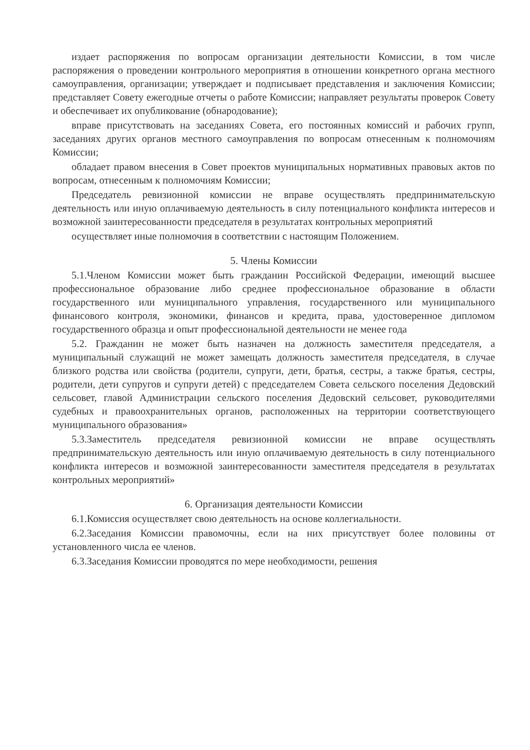издает распоряжения по вопросам организации деятельности Комиссии, в том числе распоряжения о проведении контрольного мероприятия в отношении конкретного органа местного самоуправления, организации; утверждает и подписывает представления и заключения Комиссии; представляет Совету ежегодные отчеты о работе Комиссии; направляет результаты проверок Совету и обеспечивает их опубликование (обнародование);
вправе присутствовать на заседаниях Совета, его постоянных комиссий и рабочих групп, заседаниях других органов местного самоуправления по вопросам отнесенным к полномочиям Комиссии;
обладает правом внесения в Совет проектов муниципальных нормативных правовых актов по вопросам, отнесенным к полномочиям Комиссии;
Председатель ревизионной комиссии не вправе осуществлять предпринимательскую деятельность или иную оплачиваемую деятельность в силу потенциального конфликта интересов и возможной заинтересованности председателя в результатах контрольных мероприятий
осуществляет иные полномочия в соответствии с настоящим Положением.
5. Члены Комиссии
5.1.Членом Комиссии может быть гражданин Российской Федерации, имеющий высшее профессиональное образование либо среднее профессиональное образование в области государственного или муниципального управления, государственного или муниципального финансового контроля, экономики, финансов и кредита, права, удостоверенное дипломом государственного образца и опыт профессиональной деятельности не менее года
5.2. Гражданин не может быть назначен на должность заместителя председателя, а муниципальный служащий не может замещать должность заместителя председателя, в случае близкого родства или свойства (родители, супруги, дети, братья, сестры, а также братья, сестры, родители, дети супругов и супруги детей) с председателем Совета сельского поселения Дедовский сельсовет, главой Администрации сельского поселения Дедовский сельсовет, руководителями судебных и правоохранительных органов, расположенных на территории соответствующего муниципального образования»
5.3.Заместитель председателя ревизионной комиссии не вправе осуществлять предпринимательскую деятельность или иную оплачиваемую деятельность в силу потенциального конфликта интересов и возможной заинтересованности заместителя председателя в результатах контрольных мероприятий»
6. Организация деятельности Комиссии
6.1.Комиссия осуществляет свою деятельность на основе коллегиальности.
6.2.Заседания Комиссии правомочны, если на них присутствует более половины от установленного числа ее членов.
6.3.Заседания Комиссии проводятся по мере необходимости, решения